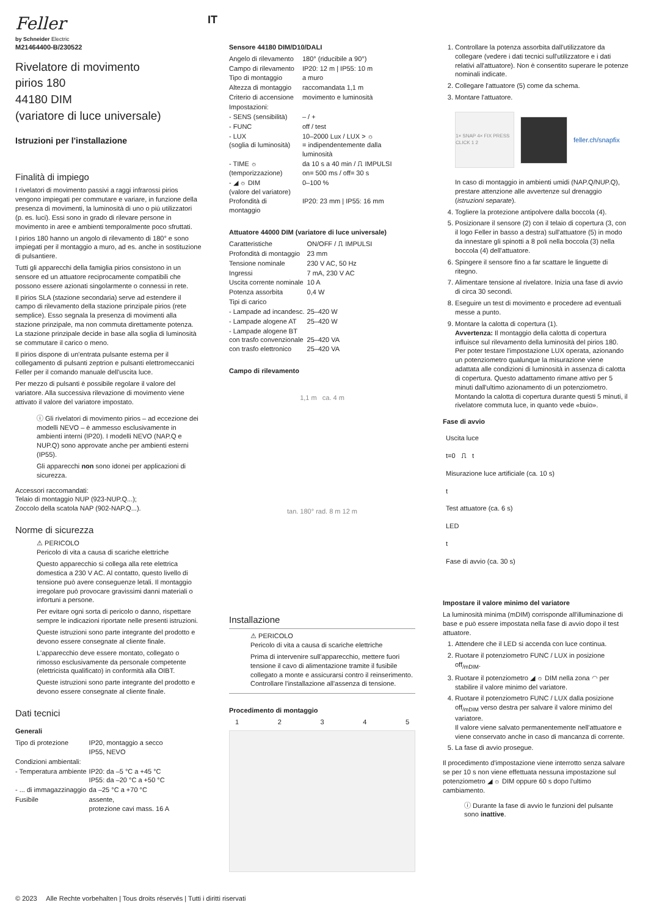Feller
by Schneider Electric
IT
M21464400-B/230522
Rivelatore di movimento
pirios 180
44180 DIM
(variatore di luce universale)
Istruzioni per l'installazione
Finalità di impiego
I rivelatori di movimento passivi a raggi infrarossi pirios vengono impiegati per commutare e variare, in funzione della presenza di movimenti, la luminosità di uno o più utilizzatori (p. es. luci). Essi sono in grado di rilevare persone in movimento in aree e ambienti temporalmente poco sfruttati.
I pirios 180 hanno un angolo di rilevamento di 180° e sono impiegati per il montaggio a muro, ad es. anche in sostituzione di pulsantiere.
Tutti gli apparecchi della famiglia pirios consistono in un sensore ed un attuatore reciprocamente compatibili che possono essere azionati singolarmente o connessi in rete.
Il pirios SLA (stazione secondaria) serve ad estendere il campo di rilevamento della stazione prinzipale pirios (rete semplice). Esso segnala la presenza di movimenti alla stazione prinzipale, ma non commuta direttamente potenza. La stazione prinzipale decide in base alla soglia di luminosità se commutare il carico o meno.
Il pirios dispone di un'entrata pulsante esterna per il collegamento di pulsanti zeptrion e pulsanti elettromeccanici Feller per il comando manuale dell'uscita luce.
Per mezzo di pulsanti è possibile regolare il valore del variatore. Alla successiva rilevazione di movimento viene attivato il valore del variatore impostato.
ⓘ Gli rivelatori di movimento pirios – ad eccezione dei modelli NEVO – è ammesso esclusivamente in ambienti interni (IP20). I modelli NEVO (NAP.Q e NUP.Q) sono approvate anche per ambienti esterni (IP55).
Gli apparecchi non sono idonei per applicazioni di sicurezza.
Accessori raccomandati:
Telaio di montaggio NUP (923-NUP.Q...);
Zoccolo della scatola NAP (902-NAP.Q...).
Norme di sicurezza
⚠ PERICOLO
Pericolo di vita a causa di scariche elettriche
Questo apparecchio si collega alla rete elettrica domestica a 230 V AC. Al contatto, questo livello di tensione può avere conseguenze letali. Il montaggio irregolare può provocare gravissimi danni materiali o infortuni a persone.
Per evitare ogni sorta di pericolo o danno, rispettare sempre le indicazioni riportate nelle presenti istruzioni.
Queste istruzioni sono parte integrante del prodotto e devono essere consegnate al cliente finale.
L'apparecchio deve essere montato, collegato o rimosso esclusivamente da personale competente (elettricista qualificato) in conformità alla OIBT.
Queste istruzioni sono parte integrante del prodotto e devono essere consegnate al cliente finale.
Dati tecnici
Generali
| Tipo di protezione | IP20, montaggio a secco IP55, NEVO |
| Condizioni ambientali: | |
| - Temperatura ambiente | IP20: da –5 °C a +45 °C IP55: da –20 °C a +50 °C |
| - ... di immagazzinaggio | da –25 °C a +70 °C |
| Fusibile | assente, protezione cavi mass. 16 A |
Sensore 44180 DIM/D10/DALI
| Angelo di rilevamento | 180° (riducibile a 90°) |
| Campo di rilevamento | IP20: 12 m / IP55: 10 m |
| Tipo di montaggio | a muro |
| Altezza di montaggio | raccomandata 1,1 m |
| Criterio di accensione | movimento e luminosità |
| Impostazioni: | |
| - SENS (sensibilità) | – / + |
| - FUNC | off / test |
| - LUX (soglia di luminosità) | 10–2000 Lux / LUX > ☼ = indipendentemente dalla luminosità |
| - TIME ☼ (temporizzazione) | da 10 s a 40 min / ⎍ IMPULSI on= 500 ms / off= 30 s |
| - ◢ ☼ DIM (valore del variatore) | 0–100 % |
| Profondità di montaggio | IP20: 23 mm / IP55: 16 mm |
Attuatore 44000 DIM (variatore di luce universale)
| Caratteristiche | ON/OFF / ⎍ IMPULSI |
| Profondità di montaggio | 23 mm |
| Tensione nominale | 230 V AC, 50 Hz |
| Ingressi | 7 mA, 230 V AC |
| Uscita corrente nominale | 10 A |
| Potenza assorbita | 0,4 W |
| Tipi di carico | |
| - Lampade ad incandesc. | 25–420 W |
| - Lampade alogene AT | 25–420 W |
| - Lampade alogene BT con trasfo convenzionale con trasfo elettronico | 25–420 VA 25–420 VA |
Campo di rilevamento
1,1 m ca. 4 m
tan. 180° rad. 8 m 12 m
Installazione
⚠ PERICOLO
Pericolo di vita a causa di scariche elettriche
Prima di intervenire sull'apparecchio, mettere fuori tensione il cavo di alimentazione tramite il fusibile collegato a monte e assicurarsi contro il reinserimento. Controllare l'installazione all'assenza di tensione.
Procedimento di montaggio
12345
1. Controllare la potenza assorbita dall'utilizzatore da collegare (vedere i dati tecnici sull'utilizzatore e i dati relativi all'attuatore). Non è consentito superare le potenze nominali indicate.
2. Collegare l'attuatore (5) come da schema.
3. Montare l'attuatore.
1× SNAP 4× FIX PRESS CLICK 1 2
feller.ch/snapfix
In caso di montaggio in ambienti umidi (NAP.Q/NUP.Q), prestare attenzione alle avvertenze sul drenaggio (istruzioni separate).
4. Togliere la protezione antipolvere dalla boccola (4).
5. Posizionare il sensore (2) con il telaio di copertura (3, con il logo Feller in basso a destra) sull'attuatore (5) in modo da innestare gli spinotti a 8 poli nella boccola (3) nella boccola (4) dell'attuatore.
6. Spingere il sensore fino a far scattare le linguette di ritegno.
7. Alimentare tensione al rivelatore. Inizia una fase di avvio di circa 30 secondi.
8. Eseguire un test di movimento e procedere ad eventuali messe a punto.
9. Montare la calotta di copertura (1).
Avvertenza: Il montaggio della calotta di copertura influisce sul rilevamento della luminosità del pirios 180. Per poter testare l'impostazione LUX operata, azionando un potenziometro qualunque la misurazione viene adattata alle condizioni di luminosità in assenza di calotta di copertura. Questo adattamento rimane attivo per 5 minuti dall'ultimo azionamento di un potenziometro. Montando la calotta di copertura durante questi 5 minuti, il rivelatore commuta luce, in quanto vede «buio».
Fase di avvio
Uscita luce
t=0 ⎍ t
Misurazione luce artificiale (ca. 10 s)
t
Test attuatore (ca. 6 s)
LED
t
Fase di avvio (ca. 30 s)
Impostare il valore minimo del variatore
La luminosità minima (mDIM) corrisponde all'illuminazione di base e può essere impostata nella fase di avvio dopo il test attuatore.
1. Attendere che il LED si accenda con luce continua.
2. Ruotare il potenziometro FUNC / LUX in posizione off<sub>/mDIM</sub>.
3. Ruotare il potenziometro ◢ ☼ DIM nella zona ◠ per stabilire il valore minimo del variatore.
4. Ruotare il potenziometro FUNC / LUX dalla posizione off<sub>/mDIM</sub> verso destra per salvare il valore minimo del variatore.
Il valore viene salvato permanentemente nell'attuatore e viene conservato anche in caso di mancanza di corrente.
5. La fase di avvio prosegue.
Il procedimento d'impostazione viene interrotto senza salvare se per 10 s non viene effettuata nessuna impostazione sul potenziometro ◢ ☼ DIM oppure 60 s dopo l'ultimo cambiamento.
ⓘ Durante la fase di avvio le funzioni del pulsante sono inattive.
© 2023 Alle Rechte vorbehalten | Tous droits réservés | Tutti i diritti riservati